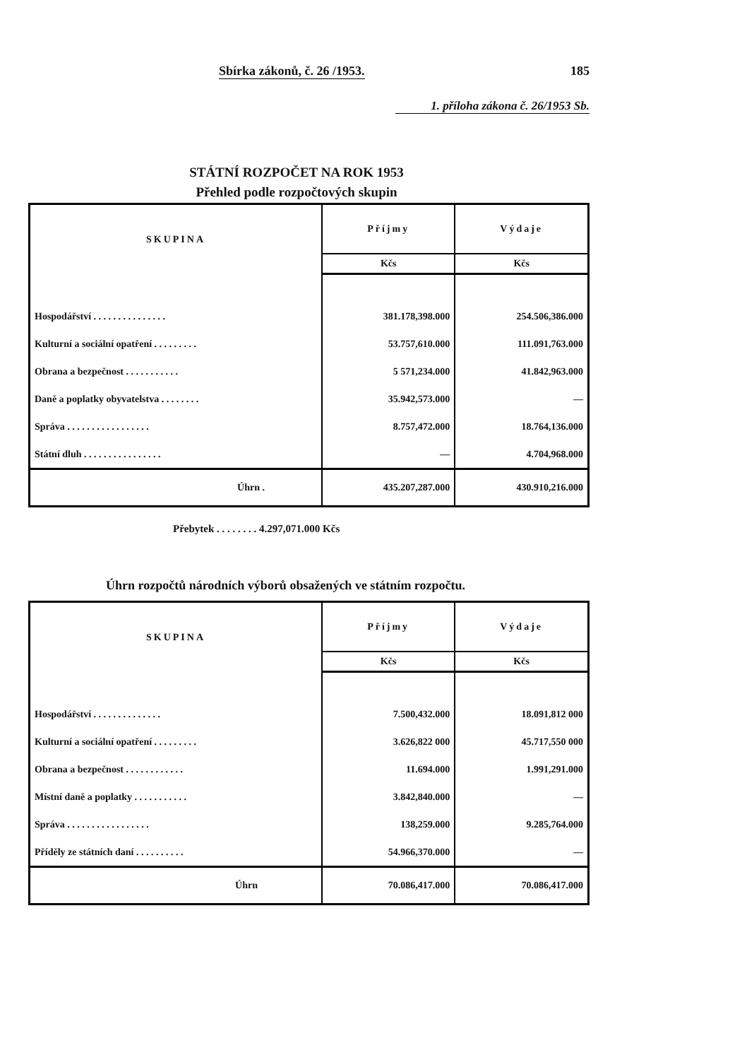Sbírka zákonů, č. 26 /1953. 185
1. příloha zákona č. 26/1953 Sb.
STÁTNÍ ROZPOČET NA ROK 1953
Přehled podle rozpočtových skupin
| SKUPINA | Příjmy | Výdaje |
| --- | --- | --- |
| | Kčs | Kčs |
| Hospodářství . . . . . . . . . . . . . . . | 381.178,398.000 | 254.506,386.000 |
| Kulturní a sociální opatření . . . . . . . . . | 53.757,610.000 | 111.091,763.000 |
| Obrana a bezpečnost . . . . . . . . . . . | 5 571,234.000 | 41.842,963.000 |
| Daně a poplatky obyvatelstva . . . . . . . . | 35.942,573.000 | — |
| Správa . . . . . . . . . . . . . . . . . | 8.757,472.000 | 18.764,136.000 |
| Státní dluh . . . . . . . . . . . . . . . . | — | 4.704,968.000 |
| Úhrn . | 435.207,287.000 | 430.910,216.000 |
Přebytek . . . . . . . . 4.297,071.000 Kčs
Úhrn rozpočtů národních výborů obsažených ve státním rozpočtu.
| SKUPINA | Příjmy | Výdaje |
| --- | --- | --- |
| | Kčs | Kčs |
| Hospodářství . . . . . . . . . . . . . . | 7.500,432.000 | 18.091,812 000 |
| Kulturní a sociální opatření . . . . . . . . . | 3.626,822 000 | 45.717,550 000 |
| Obrana a bezpečnost . . . . . . . . . . . . | 11.694.000 | 1.991,291.000 |
| Místní daně a poplatky . . . . . . . . . . . | 3.842,840.000 | — |
| Správa . . . . . . . . . . . . . . . . . | 138,259.000 | 9.285,764.000 |
| Příděly ze státních daní . . . . . . . . . . | 54.966,370.000 | — |
| Úhrn | 70.086,417.000 | 70.086,417.000 |